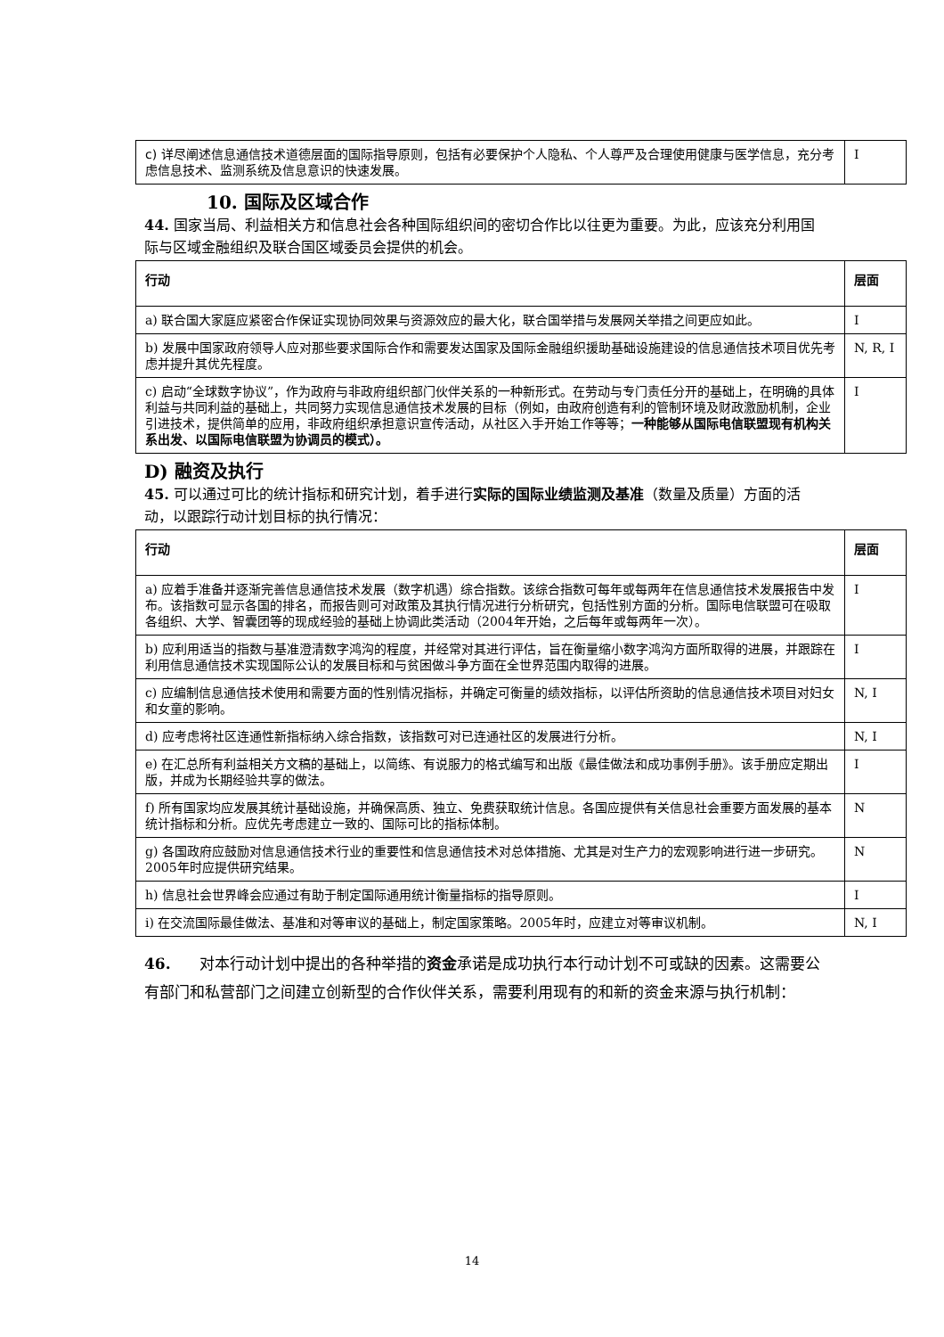| c) 详尽阐述信息通信技术道德层面的国际指导原则，包括有必要保护个人隐私、个人尊严及合理使用健康与医学信息，充分考虑信息技术、监测系统及信息意识的快速发展。 | I |
10. 国际及区域合作
44. 国家当局、利益相关方和信息社会各种国际组织间的密切合作比以往更为重要。为此，应该充分利用国际与区域金融组织及联合国区域委员会提供的机会。
| 行动 | 层面 |
| --- | --- |
| a) 联合国大家庭应紧密合作保证实现协同效果与资源效应的最大化，联合国举措与发展网关举措之间更应如此。 | I |
| b) 发展中国家政府领导人应对那些要求国际合作和需要发达国家及国际金融组织援助基础设施建设的信息通信技术项目优先考虑并提升其优先程度。 | N, R, I |
| c) 启动“全球数字协议”，作为政府与非政府组织部门伙伴关系的一种新形式。在劳动与专门责任分开的基础上，在明确的具体利益与共同利益的基础上，共同努力实现信息通信技术发展的目标（例如，由政府创造有利的管制环境及财政激励机制，企业引进技术，提供简单的应用，非政府组织承担意识宣传活动，从社区入手开始工作等等； 一种能够从国际电信联盟现有机构关系出发、以国际电信联盟为协调员的模式）。 | I |
D) 融资及执行
45. 可以通过可比的统计指标和研究计划，着手进行实际的国际业绩监测及基准（数量及质量）方面的活动，以跟踪行动计划目标的执行情况：
| 行动 | 层面 |
| --- | --- |
| a) 应着手准备并逐渐完善信息通信技术发展（数字机遇）综合指数。该综合指数可每年或每两年在信息通信技术发展报告中发布。该指数可显示各国的排名，而报告则可对政策及其执行情况进行分析研究，包括性别方面的分析。国际电信联盟可在吸取各组织、大学、智囊团等的现成经验的基础上协调此类活动（2004年开始，之后每年或每两年一次）。 | I |
| b) 应利用适当的指数与基准澄清数字鸿沟的程度，并经常对其进行评估，旨在衡量缩小数字鸿沟方面所取得的进展，并跟踪在利用信息通信技术实现国际公认的发展目标和与贫困做斗争方面在全世界范围内取得的进展。 | I |
| c) 应编制信息通信技术使用和需要方面的性别情况指标，并确定可衡量的绩效指标，以评估所资助的信息通信技术项目对妇女和女童的影响。 | N, I |
| d) 应考虑将社区连通性新指标纳入综合指数，该指数可对已连通社区的发展进行分析。 | N, I |
| e) 在汇总所有利益相关方文稿的基础上，以简练、有说服力的格式编写和出版《最佳做法和成功事例手册》。该手册应定期出版，并成为长期经验共享的做法。 | I |
| f) 所有国家均应发展其统计基础设施，并确保高质、独立、免费获取统计信息。各国应提供有关信息社会重要方面发展的基本统计指标和分析。应优先考虑建立一致的、国际可比的指标体制。 | N |
| g) 各国政府应鼓励对信息通信技术行业的重要性和信息通信技术对总体措施、尤其是对生产力的宏观影响进行进一步研究。2005年时应提供研究结果。 | N |
| h) 信息社会世界峰会应通过有助于制定国际通用统计衡量指标的指导原则。 | I |
| i) 在交流国际最佳做法、基准和对等审议的基础上，制定国家策略。2005年时，应建立对等审议机制。 | N, I |
46. 对本行动计划中提出的各种举措的资金承诺是成功执行本行动计划不可或缺的因素。这需要公有部门和私营部门之间建立创新型的合作伙伴关系，需要利用现有的和新的资金来源与执行机制：
14